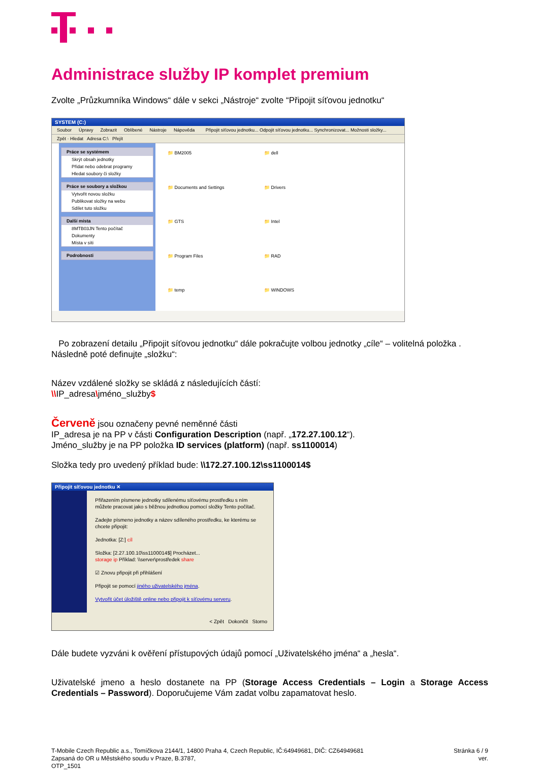Administrace služby IP komplet premium
Zvolte „Průzkumníka Windows“ dále v sekci „Nástroje“ zvolte “Připojit síťovou jednotku“
SYSTEM (C:)
Soubor Úpravy Zobrazit Oblíbené Nástroje Nápověda Připojit síťovou jednotku... Odpojit síťovou jednotku... Synchronizovat... Možnosti složky...
Zpět · Hledat Adresa C:\ Přejít
Práce se systémem
Skrýt obsah jednotky
Přidat nebo odebrat programy
Hledat soubory či složky
Práce se soubory a složkou
Vytvořit novou složku
Publikovat složky na webu
Sdílet tuto složku
Další místa
8MTB03JN Tento počítač
Dokumenty
Místa v síti
Podrobnosti
📁 BM2005
📁 dell
📁 Documents and Settings
📁 Drivers
📁 GTS
📁 Intel
📁 Program Files
📁 RAD
📁 temp
📁 WINDOWS
Po zobrazení detailu „Připojit síťovou jednotku“ dále pokračujte volbou jednotky „cíle“ – volitelná položka . Následně poté definujte „složku“:
Název vzdálené složky se skládá z následujících částí:
\\IP_adresa\jméno_služby$
Červeně jsou označeny pevné neměnné části
IP_adresa je na PP v části Configuration Description (např. „172.27.100.12“).
Jméno_služby je na PP položka ID services (platform) (např. ss1100014)
Složka tedy pro uvedený příklad bude: \\172.27.100.12\ss1100014$
Připojit síťovou jednotku ✕
Přiřazením písmene jednotky sdílenému síťovému prostředku s ním můžete pracovat jako s běžnou jednotkou pomocí složky Tento počítač.
Zadejte písmeno jednotky a název sdíleného prostředku, ke kterému se chcete připojit:
Jednotka: [Z:] cíl
Složka: [2.27.100.10\ss1100014$] Procházet...
storage ip Příklad: \\server\prostředek share
☑ Znovu připojit při přihlášení
Připojit se pomocí jiného uživatelského jména.
Vytvořit účet úložiště online nebo připojit k síťovému serveru.
< Zpět Dokončit Storno
Dále budete vyzváni k ověření přístupových údajů pomocí „Uživatelského jména“ a „hesla“.
Uživatelské jmeno a heslo dostanete na PP (Storage Access Credentials – Login a Storage Access Credentials – Password). Doporučujeme Vám zadat volbu zapamatovat heslo.
T-Mobile Czech Republic a.s., Tomíčkova 2144/1, 14800 Praha 4, Czech Republic, IČ:64949681, DIČ: CZ64949681
Zapsaná do OR u Městského soudu v Praze, B.3787,
OTP_1501
Stránka 6 / 9
ver.